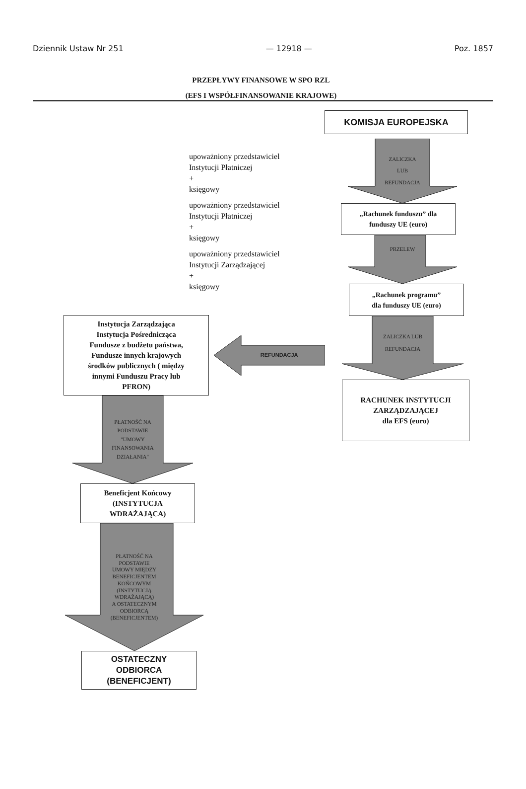Dziennik Ustaw Nr 251 — 12918 — Poz. 1857
PRZEPŁYWY FINANSOWE W SPO RZL
(EFS I WSPÓŁFINANSOWANIE KRAJOWE)
upoważniony przedstawiciel
Instytucji Płatniczej
+
księgowy
upoważniony przedstawiciel
Instytucji Płatniczej
+
księgowy
upoważniony przedstawiciel
Instytucji Zarządzającej
+
księgowy
Instytucja Zarządzająca
Instytucja Pośrednicząca
Fundusze z budżetu państwa,
Fundusze innych krajowych
środków publicznych ( między
innymi Funduszu Pracy lub
PFRON)
REFUNDACJA
PŁATNOŚĆ NA
PODSTAWIE
"UMOWY
FINANSOWANIA
DZIAŁANIA"
Beneficjent Końcowy
(INSTYTUCJA
WDRAŻAJĄCA)
PŁATNOŚĆ NA
PODSTAWIE
UMOWY MIĘDZY
BENEFICJENTEM
KOŃCOWYM
(INSTYTUCJĄ
WDRAŻAJĄCĄ)
A OSTATECZNYM
ODBIORCĄ
(BENEFICJENTEM)
OSTATECZNY
ODBIORCA
(BENEFICJENT)
KOMISJA EUROPEJSKA
ZALICZKA
LUB
REFUNDACJA
„Rachunek funduszu” dla
funduszy UE (euro)
PRZELEW
„Rachunek programu”
dla funduszy UE (euro)
ZALICZKA LUB
REFUNDACJA
RACHUNEK INSTYTUCJI
ZARZĄDZAJĄCEJ
dla EFS (euro)